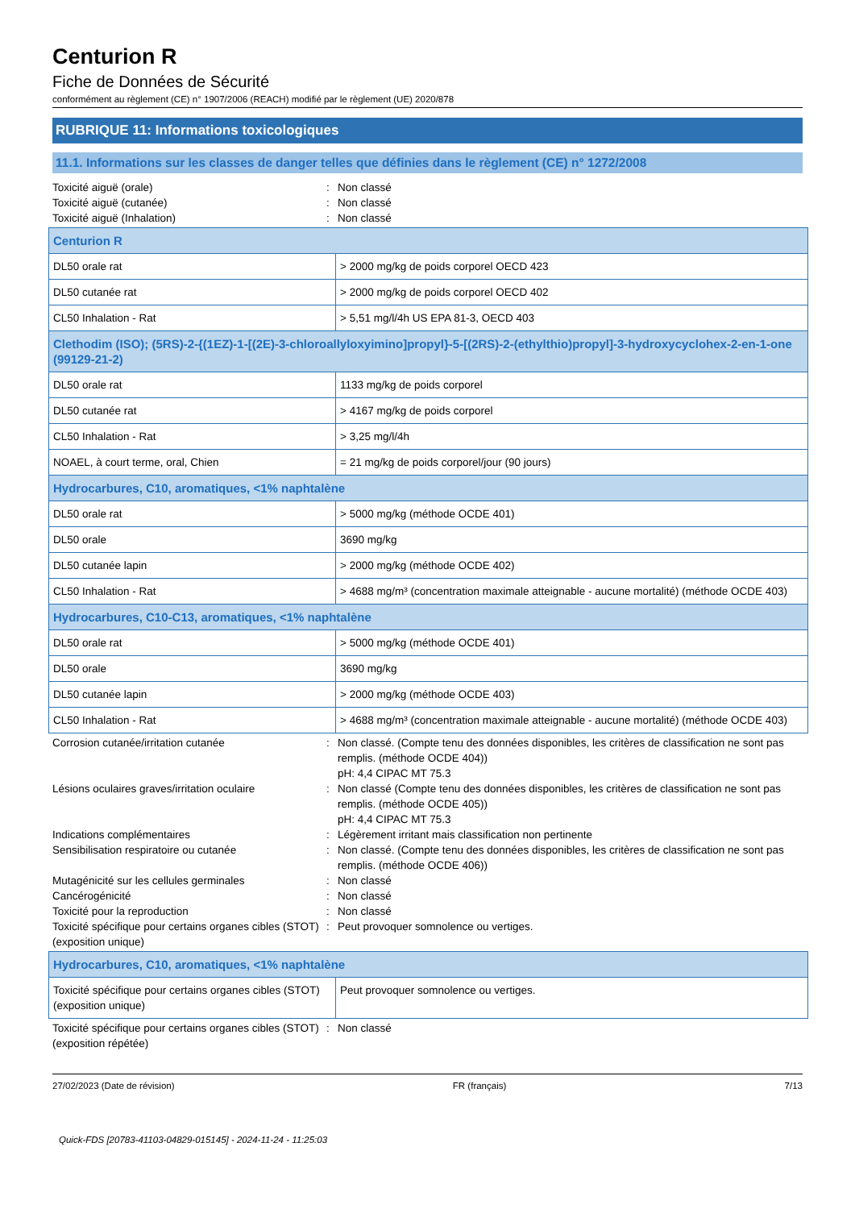Centurion R
Fiche de Données de Sécurité
conformément au règlement (CE) n° 1907/2006 (REACH) modifié par le règlement (UE) 2020/878
RUBRIQUE 11: Informations toxicologiques
11.1. Informations sur les classes de danger telles que définies dans le règlement (CE) n° 1272/2008
Toxicité aiguë (orale): Non classé Toxicité aiguë (cutanée): Non classé Toxicité aiguë (Inhalation): Non classé
| Centurion R | |
| DL50 orale rat | > 2000 mg/kg de poids corporel OECD 423 |
| DL50 cutanée rat | > 2000 mg/kg de poids corporel OECD 402 |
| CL50 Inhalation - Rat | > 5,51 mg/l/4h US EPA 81-3, OECD 403 |
| Clethodim (ISO); (5RS)-2-{(1EZ)-1-[(2E)-3-chloroallyloxyimino]propyl}-5-[(2RS)-2-(ethylthio)propyl]-3-hydroxycyclohex-2-en-1-one (99129-21-2) | |
| DL50 orale rat | 1133 mg/kg de poids corporel |
| DL50 cutanée rat | > 4167 mg/kg de poids corporel |
| CL50 Inhalation - Rat | > 3,25 mg/l/4h |
| NOAEL, à court terme, oral, Chien | = 21 mg/kg de poids corporel/jour (90 jours) |
| Hydrocarbures, C10, aromatiques, <1% naphtalène | |
| DL50 orale rat | > 5000 mg/kg (méthode OCDE 401) |
| DL50 orale | 3690 mg/kg |
| DL50 cutanée lapin | > 2000 mg/kg (méthode OCDE 402) |
| CL50 Inhalation - Rat | > 4688 mg/m³ (concentration maximale atteignable - aucune mortalité) (méthode OCDE 403) |
| Hydrocarbures, C10-C13, aromatiques, <1% naphtalène | |
| DL50 orale rat | > 5000 mg/kg (méthode OCDE 401) |
| DL50 orale | 3690 mg/kg |
| DL50 cutanée lapin | > 2000 mg/kg (méthode OCDE 403) |
| CL50 Inhalation - Rat | > 4688 mg/m³ (concentration maximale atteignable - aucune mortalité) (méthode OCDE 403) |
Corrosion cutanée/irritation cutanée: Non classé. (Compte tenu des données disponibles, les critères de classification ne sont pas remplis. (méthode OCDE 404))
pH: 4,4 CIPAC MT 75.3 Lésions oculaires graves/irritation oculaire: Non classé (Compte tenu des données disponibles, les critères de classification ne sont pas remplis. (méthode OCDE 405))
pH: 4,4 CIPAC MT 75.3 Indications complémentaires: Légèrement irritant mais classification non pertinente Sensibilisation respiratoire ou cutanée: Non classé. (Compte tenu des données disponibles, les critères de classification ne sont pas remplis. (méthode OCDE 406)) Mutagénicité sur les cellules germinales: Non classé Cancérogénicité: Non classé Toxicité pour la reproduction: Non classé Toxicité spécifique pour certains organes cibles (STOT) (exposition unique): Peut provoquer somnolence ou vertiges.
| Hydrocarbures, C10, aromatiques, <1% naphtalène | |
| Toxicité spécifique pour certains organes cibles (STOT) (exposition unique) | Peut provoquer somnolence ou vertiges. |
Toxicité spécifique pour certains organes cibles (STOT) (exposition répétée): Non classé
27/02/2023 (Date de révision) FR (français) 7/13
Quick-FDS [20783-41103-04829-015145] - 2024-11-24 - 11:25:03